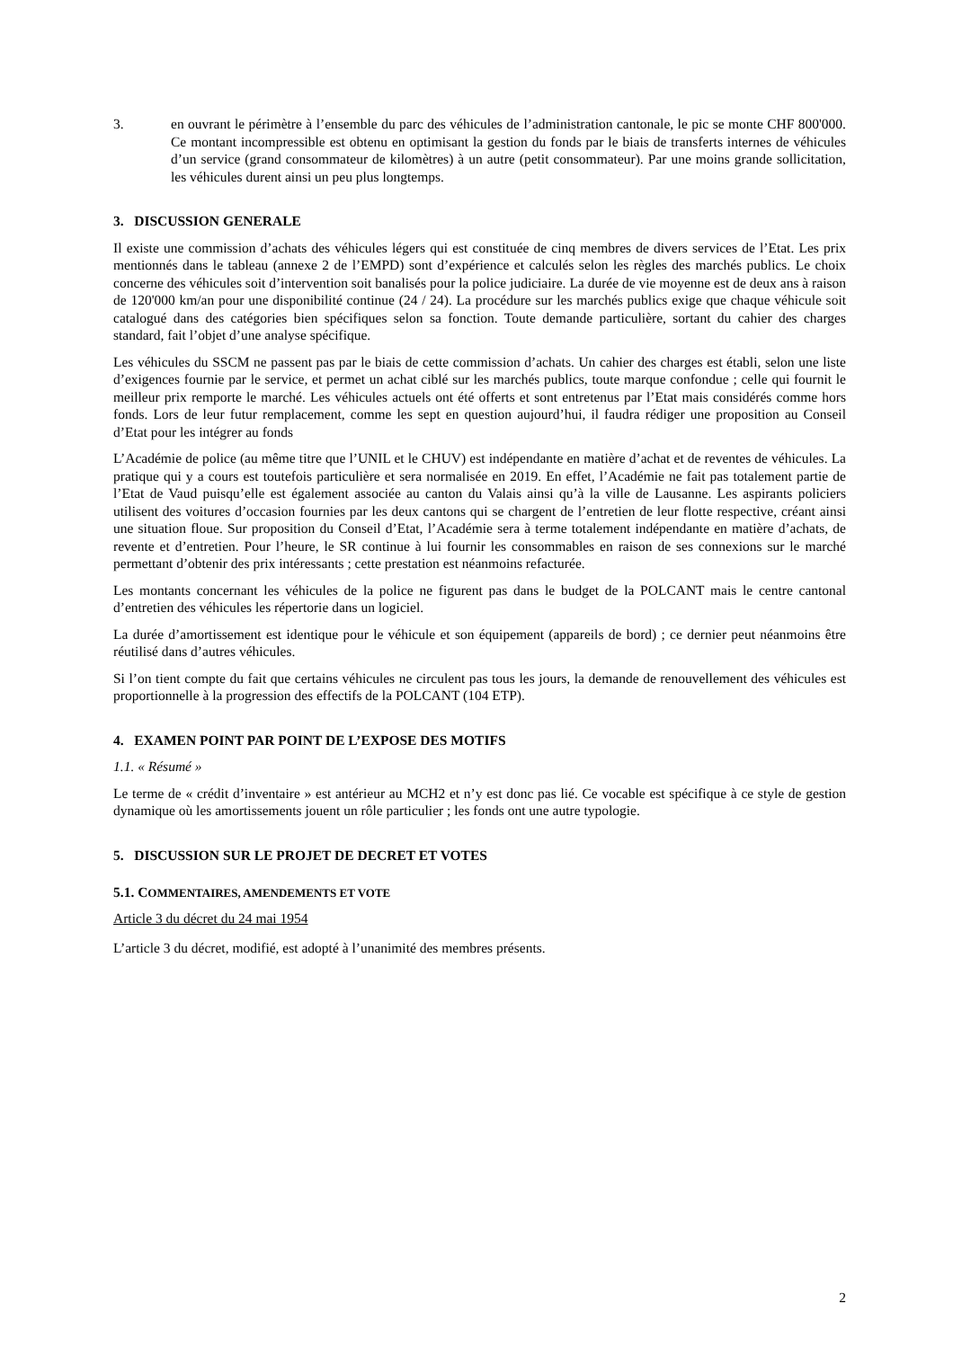3. en ouvrant le périmètre à l’ensemble du parc des véhicules de l’administration cantonale, le pic se monte CHF 800'000. Ce montant incompressible est obtenu en optimisant la gestion du fonds par le biais de transferts internes de véhicules d’un service (grand consommateur de kilomètres) à un autre (petit consommateur). Par une moins grande sollicitation, les véhicules durent ainsi un peu plus longtemps.
3. DISCUSSION GENERALE
Il existe une commission d’achats des véhicules légers qui est constituée de cinq membres de divers services de l’Etat. Les prix mentionnés dans le tableau (annexe 2 de l’EMPD) sont d’expérience et calculés selon les règles des marchés publics. Le choix concerne des véhicules soit d’intervention soit banalisés pour la police judiciaire. La durée de vie moyenne est de deux ans à raison de 120'000 km/an pour une disponibilité continue (24 / 24). La procédure sur les marchés publics exige que chaque véhicule soit catalogué dans des catégories bien spécifiques selon sa fonction. Toute demande particulière, sortant du cahier des charges standard, fait l’objet d’une analyse spécifique.
Les véhicules du SSCM ne passent pas par le biais de cette commission d’achats. Un cahier des charges est établi, selon une liste d’exigences fournie par le service, et permet un achat ciblé sur les marchés publics, toute marque confondue ; celle qui fournit le meilleur prix remporte le marché. Les véhicules actuels ont été offerts et sont entretenus par l’Etat mais considérés comme hors fonds. Lors de leur futur remplacement, comme les sept en question aujourd’hui, il faudra rédiger une proposition au Conseil d’Etat pour les intégrer au fonds
L’Académie de police (au même titre que l’UNIL et le CHUV) est indépendante en matière d’achat et de reventes de véhicules. La pratique qui y a cours est toutefois particulière et sera normalisée en 2019. En effet, l’Académie ne fait pas totalement partie de l’Etat de Vaud puisqu’elle est également associée au canton du Valais ainsi qu’à la ville de Lausanne. Les aspirants policiers utilisent des voitures d’occasion fournies par les deux cantons qui se chargent de l’entretien de leur flotte respective, créant ainsi une situation floue. Sur proposition du Conseil d’Etat, l’Académie sera à terme totalement indépendante en matière d’achats, de revente et d’entretien. Pour l’heure, le SR continue à lui fournir les consommables en raison de ses connexions sur le marché permettant d’obtenir des prix intéressants ; cette prestation est néanmoins refacturée.
Les montants concernant les véhicules de la police ne figurent pas dans le budget de la POLCANT mais le centre cantonal d’entretien des véhicules les répertorie dans un logiciel.
La durée d’amortissement est identique pour le véhicule et son équipement (appareils de bord) ; ce dernier peut néanmoins être réutilisé dans d’autres véhicules.
Si l’on tient compte du fait que certains véhicules ne circulent pas tous les jours, la demande de renouvellement des véhicules est proportionnelle à la progression des effectifs de la POLCANT (104 ETP).
4. EXAMEN POINT PAR POINT DE L’EXPOSE DES MOTIFS
1.1. « Résumé »
Le terme de « crédit d’inventaire » est antérieur au MCH2 et n’y est donc pas lié. Ce vocable est spécifique à ce style de gestion dynamique où les amortissements jouent un rôle particulier ; les fonds ont une autre typologie.
5. DISCUSSION SUR LE PROJET DE DECRET ET VOTES
5.1. COMMENTAIRES, AMENDEMENTS ET VOTE
Article 3 du décret du 24 mai 1954
L’article 3 du décret, modifié, est adopté à l’unanimité des membres présents.
2